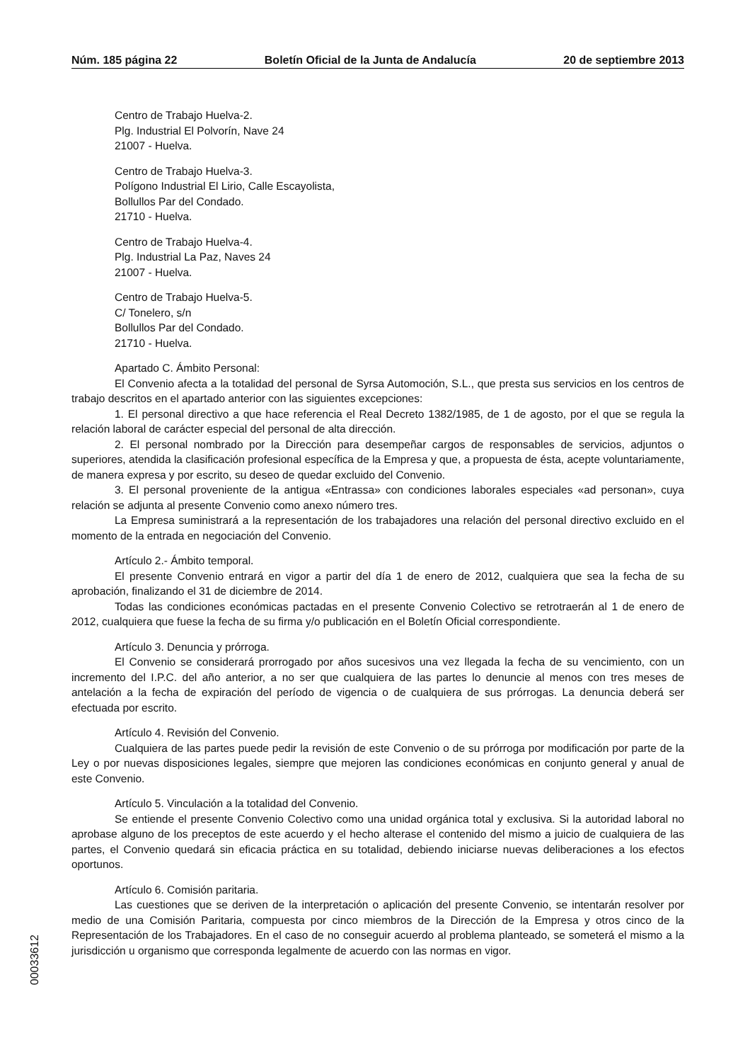Núm. 185 página 22 Boletín Oficial de la Junta de Andalucía 20 de septiembre 2013
Centro de Trabajo Huelva-2.
Plg. Industrial El Polvorín, Nave 24
21007 - Huelva.
Centro de Trabajo Huelva-3.
Polígono Industrial El Lirio, Calle Escayolista,
Bollullos Par del Condado.
21710 - Huelva.
Centro de Trabajo Huelva-4.
Plg. Industrial La Paz, Naves 24
21007 - Huelva.
Centro de Trabajo Huelva-5.
C/ Tonelero, s/n
Bollullos Par del Condado.
21710 - Huelva.
Apartado C. Ámbito Personal:
El Convenio afecta a la totalidad del personal de Syrsa Automoción, S.L., que presta sus servicios en los centros de trabajo descritos en el apartado anterior con las siguientes excepciones:
1. El personal directivo a que hace referencia el Real Decreto 1382/1985, de 1 de agosto, por el que se regula la relación laboral de carácter especial del personal de alta dirección.
2. El personal nombrado por la Dirección para desempeñar cargos de responsables de servicios, adjuntos o superiores, atendida la clasificación profesional específica de la Empresa y que, a propuesta de ésta, acepte voluntariamente, de manera expresa y por escrito, su deseo de quedar excluido del Convenio.
3. El personal proveniente de la antigua «Entrassa» con condiciones laborales especiales «ad personan», cuya relación se adjunta al presente Convenio como anexo número tres.
La Empresa suministrará a la representación de los trabajadores una relación del personal directivo excluido en el momento de la entrada en negociación del Convenio.
Artículo 2.- Ámbito temporal.
El presente Convenio entrará en vigor a partir del día 1 de enero de 2012, cualquiera que sea la fecha de su aprobación, finalizando el 31 de diciembre de 2014.
Todas las condiciones económicas pactadas en el presente Convenio Colectivo se retrotraerán al 1 de enero de 2012, cualquiera que fuese la fecha de su firma y/o publicación en el Boletín Oficial correspondiente.
Artículo 3. Denuncia y prórroga.
El Convenio se considerará prorrogado por años sucesivos una vez llegada la fecha de su vencimiento, con un incremento del I.P.C. del año anterior, a no ser que cualquiera de las partes lo denuncie al menos con tres meses de antelación a la fecha de expiración del período de vigencia o de cualquiera de sus prórrogas. La denuncia deberá ser efectuada por escrito.
Artículo 4. Revisión del Convenio.
Cualquiera de las partes puede pedir la revisión de este Convenio o de su prórroga por modificación por parte de la Ley o por nuevas disposiciones legales, siempre que mejoren las condiciones económicas en conjunto general y anual de este Convenio.
Artículo 5. Vinculación a la totalidad del Convenio.
Se entiende el presente Convenio Colectivo como una unidad orgánica total y exclusiva. Si la autoridad laboral no aprobase alguno de los preceptos de este acuerdo y el hecho alterase el contenido del mismo a juicio de cualquiera de las partes, el Convenio quedará sin eficacia práctica en su totalidad, debiendo iniciarse nuevas deliberaciones a los efectos oportunos.
Artículo 6. Comisión paritaria.
Las cuestiones que se deriven de la interpretación o aplicación del presente Convenio, se intentarán resolver por medio de una Comisión Paritaria, compuesta por cinco miembros de la Dirección de la Empresa y otros cinco de la Representación de los Trabajadores. En el caso de no conseguir acuerdo al problema planteado, se someterá el mismo a la jurisdicción u organismo que corresponda legalmente de acuerdo con las normas en vigor.
00033612